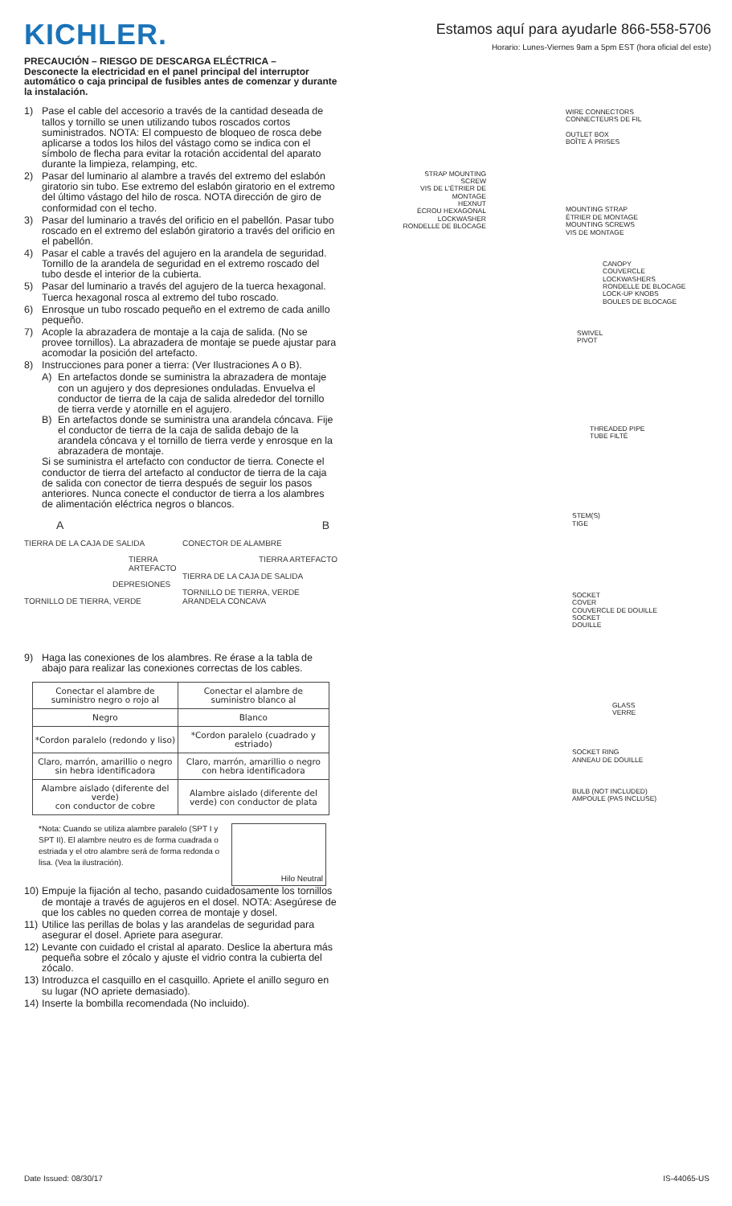KICHLER.
Estamos aquí para ayudarle 866-558-5706
Horario: Lunes-Viernes 9am a 5pm EST (hora oficial del este)
PRECAUCIÓN – RIESGO DE DESCARGA ELÉCTRICA –
Desconecte la electricidad en el panel principal del interruptor automático o caja principal de fusibles antes de comenzar y durante la instalación.
1) Pase el cable del accesorio a través de la cantidad deseada de tallos y tornillo se unen utilizando tubos roscados cortos suministrados. NOTA: El compuesto de bloqueo de rosca debe aplicarse a todos los hilos del vástago como se indica con el símbolo de flecha para evitar la rotación accidental del aparato durante la limpieza, relamping, etc.
2) Pasar del luminario al alambre a través del extremo del eslabón giratorio sin tubo. Ese extremo del eslabón giratorio en el extremo del último vástago del hilo de rosca. NOTA dirección de giro de conformidad con el techo.
3) Pasar del luminario a través del orificio en el pabellón. Pasar tubo roscado en el extremo del eslabón giratorio a través del orificio en el pabellón.
4) Pasar el cable a través del agujero en la arandela de seguridad. Tornillo de la arandela de seguridad en el extremo roscado del tubo desde el interior de la cubierta.
5) Pasar del luminario a través del agujero de la tuerca hexagonal. Tuerca hexagonal rosca al extremo del tubo roscado.
6) Enrosque un tubo roscado pequeño en el extremo de cada anillo pequeño.
7) Acople la abrazadera de montaje a la caja de salida. (No se provee tornillos). La abrazadera de montaje se puede ajustar para acomodar la posición del artefacto.
8) Instrucciones para poner a tierra: (Ver Ilustraciones A o B).
A) En artefactos donde se suministra la abrazadera de montaje con un agujero y dos depresiones onduladas. Envuelva el conductor de tierra de la caja de salida alrededor del tornillo de tierra verde y atornille en el agujero.
B) En artefactos donde se suministra una arandela cóncava. Fije el conductor de tierra de la caja de salida debajo de la arandela cóncava y el tornillo de tierra verde y enrosque en la abrazadera de montaje.
Si se suministra el artefacto con conductor de tierra. Conecte el conductor de tierra del artefacto al conductor de tierra de la caja de salida con conector de tierra después de seguir los pasos anteriores. Nunca conecte el conductor de tierra a los alambres de alimentación eléctrica negros o blancos.
A
TIERRA DE LA CAJA DE SALIDA
TIERRA ARTEFACTO
DEPRESIONES
TORNILLO DE TIERRA, VERDE
B
CONECTOR DE ALAMBRE
TIERRA ARTEFACTO
TIERRA DE LA CAJA DE SALIDA
TORNILLO DE TIERRA, VERDE ARANDELA CONCAVA
9) Haga las conexiones de los alambres. Re érase a la tabla de abajo para realizar las conexiones correctas de los cables.
| Conectar el alambre de suministro negro o rojo al | Conectar el alambre de suministro blanco al |
| Negro | Blanco |
| *Cordon paralelo (redondo y liso) | *Cordon paralelo (cuadrado y estriado) |
| Claro, marrón, amarillio o negro sin hebra identificadora | Claro, marrón, amarillio o negro con hebra identificadora |
| Alambre aislado (diferente del verde) con conductor de cobre | Alambre aislado (diferente del verde) con conductor de plata |
*Nota: Cuando se utiliza alambre paralelo (SPT I y SPT II). El alambre neutro es de forma cuadrada o estriada y el otro alambre será de forma redonda o lisa. (Vea la ilustración).
Hilo Neutral
10) Empuje la fijación al techo, pasando cuidadosamente los tornillos de montaje a través de agujeros en el dosel. NOTA: Asegúrese de que los cables no queden correa de montaje y dosel.
11) Utilice las perillas de bolas y las arandelas de seguridad para asegurar el dosel. Apriete para asegurar.
12) Levante con cuidado el cristal al aparato. Deslice la abertura más pequeña sobre el zócalo y ajuste el vidrio contra la cubierta del zócalo.
13) Introduzca el casquillo en el casquillo. Apriete el anillo seguro en su lugar (NO apriete demasiado).
14) Inserte la bombilla recomendada (No incluido).
WIRE CONNECTORS
CONNECTEURS DE FIL
OUTLET BOX
BOÎTE À PRISES
STRAP MOUNTING SCREW
VIS DE L'ÉTRIER DE MONTAGE
HEXNUT
ÉCROU HEXAGONAL
LOCKWASHER
RONDELLE DE BLOCAGE
MOUNTING STRAP
ÉTRIER DE MONTAGE
MOUNTING SCREWS
VIS DE MONTAGE
CANOPY
COUVERCLE
LOCKWASHERS
RONDELLE DE BLOCAGE
LOCK-UP KNOBS
BOULES DE BLOCAGE
SWIVEL
PIVOT
THREADED PIPE
TUBE FILTÉ
STEM(S)
TIGE
SOCKET
COVER
COUVERCLE DE DOUILLE
SOCKET
DOUILLE
GLASS
VERRE
SOCKET RING
ANNEAU DE DOUILLE
BULB (NOT INCLUDED)
AMPOULE (PAS INCLUSE)
Date Issued: 08/30/17 IS-44065-US